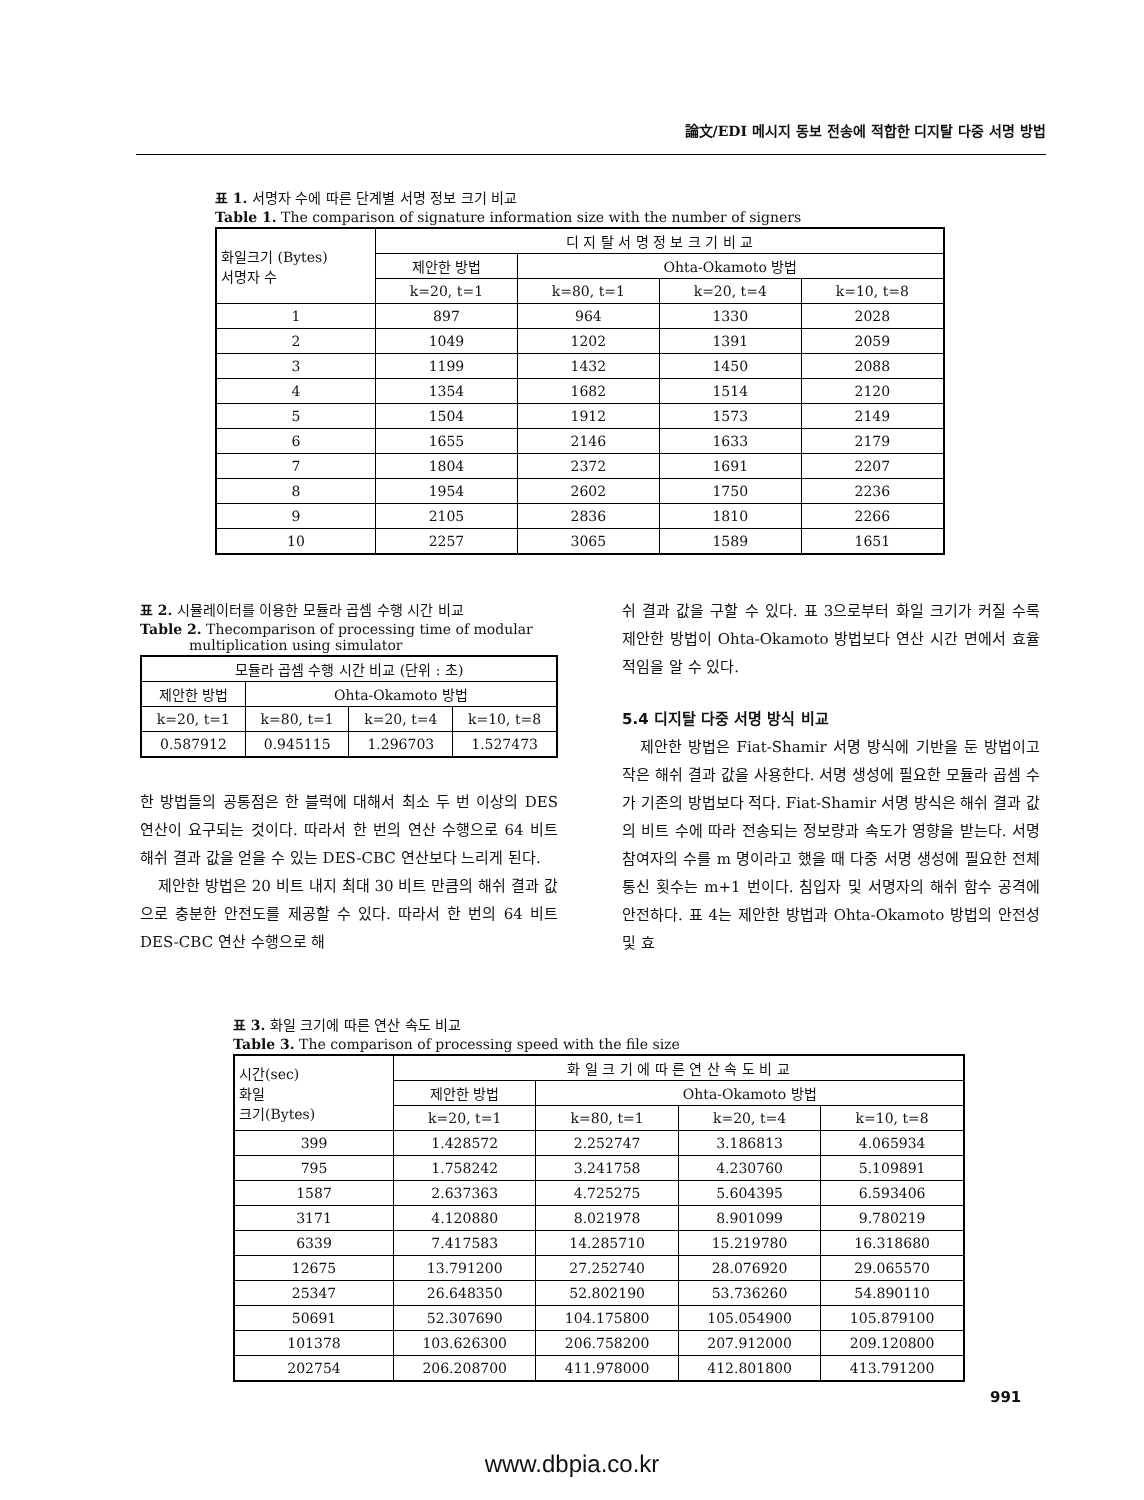論文/EDI 메시지 동보 전송에 적합한 디지탈 다중 서명 방법
표 1. 서명자 수에 따른 단계별 서명 정보 크기 비교
Table 1. The comparison of signature information size with the number of signers
| 화일크기 (Bytes) 서명자 수 | 디 지 탈 서 명 정 보 크 기 비 교 | | | |
| --- | --- | --- | --- | --- |
| | 제안한 방법 | Ohta-Okamoto 방법 | | |
| | k=20, t=1 | k=80, t=1 | k=20, t=4 | k=10, t=8 |
| 1 | 897 | 964 | 1330 | 2028 |
| 2 | 1049 | 1202 | 1391 | 2059 |
| 3 | 1199 | 1432 | 1450 | 2088 |
| 4 | 1354 | 1682 | 1514 | 2120 |
| 5 | 1504 | 1912 | 1573 | 2149 |
| 6 | 1655 | 2146 | 1633 | 2179 |
| 7 | 1804 | 2372 | 1691 | 2207 |
| 8 | 1954 | 2602 | 1750 | 2236 |
| 9 | 2105 | 2836 | 1810 | 2266 |
| 10 | 2257 | 3065 | 1589 | 1651 |
표 2. 시뮬레이터를 이용한 모듈라 곱셈 수행 시간 비교
Table 2. Thecomparison of processing time of modular
multiplication using simulator
| 모듈라 곱셈 수행 시간 비교 (단위 : 초) | | | |
| --- | --- | --- | --- |
| 제안한 방법 | Ohta-Okamoto 방법 | | |
| k=20, t=1 | k=80, t=1 | k=20, t=4 | k=10, t=8 |
| 0.587912 | 0.945115 | 1.296703 | 1.527473 |
한 방법들의 공통점은 한 블럭에 대해서 최소 두 번 이상의 DES 연산이 요구되는 것이다. 따라서 한 번의 연산 수행으로 64 비트 해쉬 결과 값을 얻을 수 있는 DES-CBC 연산보다 느리게 된다.
제안한 방법은 20 비트 내지 최대 30 비트 만큼의 해쉬 결과 값으로 충분한 안전도를 제공할 수 있다. 따라서 한 번의 64 비트 DES-CBC 연산 수행으로 해
쉬 결과 값을 구할 수 있다. 표 3으로부터 화일 크기가 커질 수록 제안한 방법이 Ohta-Okamoto 방법보다 연산 시간 면에서 효율적임을 알 수 있다.
5.4 디지탈 다중 서명 방식 비교
제안한 방법은 Fiat-Shamir 서명 방식에 기반을 둔 방법이고 작은 해쉬 결과 값을 사용한다. 서명 생성에 필요한 모듈라 곱셈 수가 기존의 방법보다 적다. Fiat-Shamir 서명 방식은 해쉬 결과 값의 비트 수에 따라 전송되는 정보량과 속도가 영향을 받는다. 서명 참여자의 수를 m 명이라고 했을 때 다중 서명 생성에 필요한 전체 통신 횟수는 m+1 번이다. 침입자 및 서명자의 해쉬 함수 공격에 안전하다. 표 4는 제안한 방법과 Ohta-Okamoto 방법의 안전성 및 효
표 3. 화일 크기에 따른 연산 속도 비교
Table 3. The comparison of processing speed with the file size
| 시간(sec) 화일 크기(Bytes) | 화 일 크 기 에 따 른 연 산 속 도 비 교 | | | |
| --- | --- | --- | --- | --- |
| | 제안한 방법 | Ohta-Okamoto 방법 | | |
| | k=20, t=1 | k=80, t=1 | k=20, t=4 | k=10, t=8 |
| 399 | 1.428572 | 2.252747 | 3.186813 | 4.065934 |
| 795 | 1.758242 | 3.241758 | 4.230760 | 5.109891 |
| 1587 | 2.637363 | 4.725275 | 5.604395 | 6.593406 |
| 3171 | 4.120880 | 8.021978 | 8.901099 | 9.780219 |
| 6339 | 7.417583 | 14.285710 | 15.219780 | 16.318680 |
| 12675 | 13.791200 | 27.252740 | 28.076920 | 29.065570 |
| 25347 | 26.648350 | 52.802190 | 53.736260 | 54.890110 |
| 50691 | 52.307690 | 104.175800 | 105.054900 | 105.879100 |
| 101378 | 103.626300 | 206.758200 | 207.912000 | 209.120800 |
| 202754 | 206.208700 | 411.978000 | 412.801800 | 413.791200 |
991
www.dbpia.co.kr